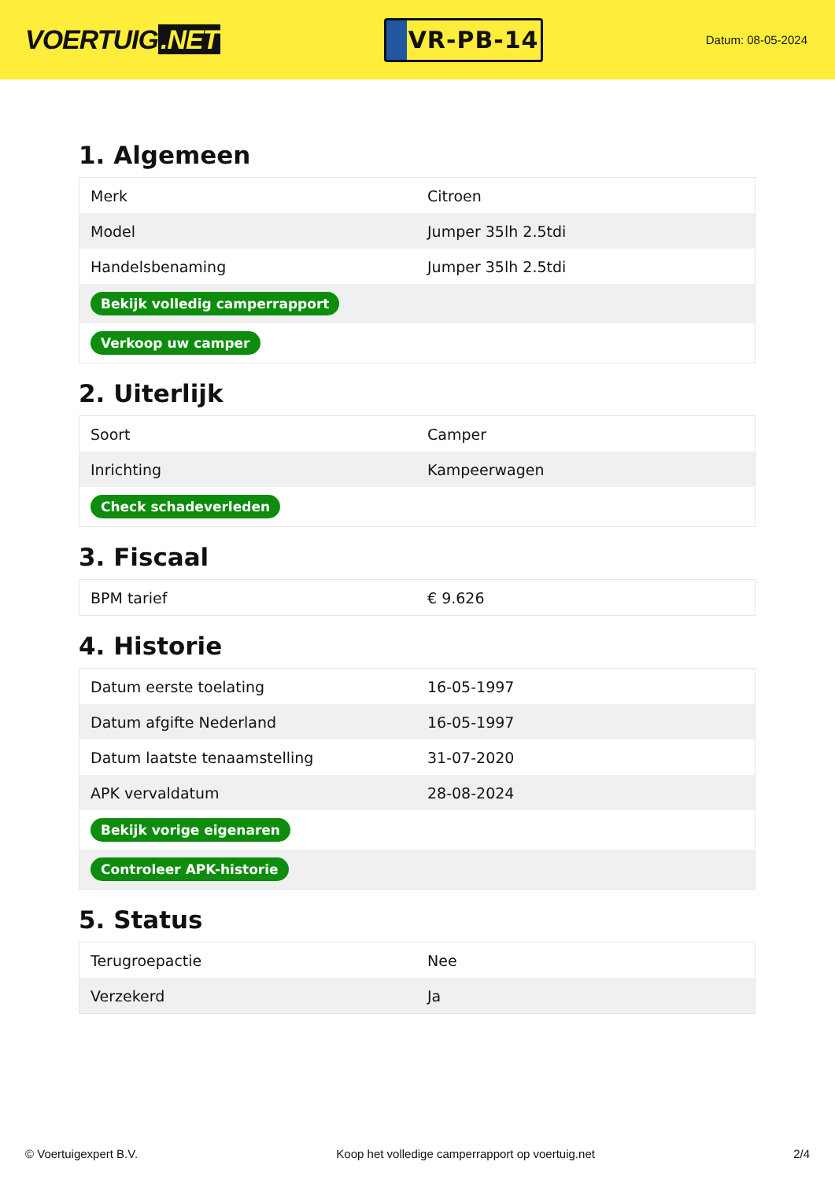VOERTUIG.NET
VR-PB-14
Datum: 08-05-2024
1. Algemeen
| Merk | Citroen |
| Model | Jumper 35lh 2.5tdi |
| Handelsbenaming | Jumper 35lh 2.5tdi |
| Bekijk volledig camperrapport | |
| Verkoop uw camper | |
2. Uiterlijk
| Soort | Camper |
| Inrichting | Kampeerwagen |
| Check schadeverleden | |
3. Fiscaal
| BPM tarief | € 9.626 |
4. Historie
| Datum eerste toelating | 16-05-1997 |
| Datum afgifte Nederland | 16-05-1997 |
| Datum laatste tenaamstelling | 31-07-2020 |
| APK vervaldatum | 28-08-2024 |
| Bekijk vorige eigenaren | |
| Controleer APK-historie | |
5. Status
| Terugroepactie | Nee |
| Verzekerd | Ja |
© Voertuigexpert B.V. Koop het volledige camperrapport op voertuig.net 2/4